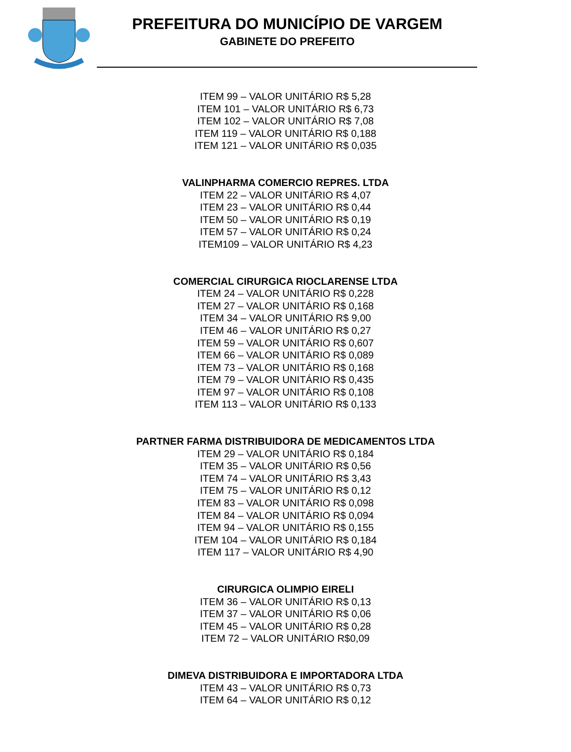PREFEITURA DO MUNICÍPIO DE VARGEM
GABINETE DO PREFEITO
ITEM 99 – VALOR UNITÁRIO R$ 5,28
ITEM 101 – VALOR UNITÁRIO R$ 6,73
ITEM 102 – VALOR UNITÁRIO R$ 7,08
ITEM 119 – VALOR UNITÁRIO R$ 0,188
ITEM 121 – VALOR UNITÁRIO R$ 0,035
VALINPHARMA COMERCIO REPRES. LTDA
ITEM 22 – VALOR UNITÁRIO R$ 4,07
ITEM 23 – VALOR UNITÁRIO R$ 0,44
ITEM 50 – VALOR UNITÁRIO R$ 0,19
ITEM 57 – VALOR UNITÁRIO R$ 0,24
ITEM109 – VALOR UNITÁRIO R$ 4,23
COMERCIAL CIRURGICA RIOCLARENSE LTDA
ITEM 24 – VALOR UNITÁRIO R$ 0,228
ITEM 27 – VALOR UNITÁRIO R$ 0,168
ITEM 34 – VALOR UNITÁRIO R$ 9,00
ITEM 46 – VALOR UNITÁRIO R$ 0,27
ITEM 59 – VALOR UNITÁRIO R$ 0,607
ITEM 66 – VALOR UNITÁRIO R$ 0,089
ITEM 73 – VALOR UNITÁRIO R$ 0,168
ITEM 79 – VALOR UNITÁRIO R$ 0,435
ITEM 97 – VALOR UNITÁRIO R$ 0,108
ITEM 113 – VALOR UNITÁRIO R$ 0,133
PARTNER FARMA DISTRIBUIDORA DE MEDICAMENTOS LTDA
ITEM 29 – VALOR UNITÁRIO R$ 0,184
ITEM 35 – VALOR UNITÁRIO R$ 0,56
ITEM 74 – VALOR UNITÁRIO R$ 3,43
ITEM 75 – VALOR UNITÁRIO R$ 0,12
ITEM 83 – VALOR UNITÁRIO R$ 0,098
ITEM 84 – VALOR UNITÁRIO R$ 0,094
ITEM 94 – VALOR UNITÁRIO R$ 0,155
ITEM 104 – VALOR UNITÁRIO R$ 0,184
ITEM 117 – VALOR UNITÁRIO R$ 4,90
CIRURGICA OLIMPIO EIRELI
ITEM 36 – VALOR UNITÁRIO R$ 0,13
ITEM 37 – VALOR UNITÁRIO R$ 0,06
ITEM 45 – VALOR UNITÁRIO R$ 0,28
ITEM 72 – VALOR UNITÁRIO R$0,09
DIMEVA DISTRIBUIDORA E IMPORTADORA LTDA
ITEM 43 – VALOR UNITÁRIO R$ 0,73
ITEM 64 – VALOR UNITÁRIO R$ 0,12